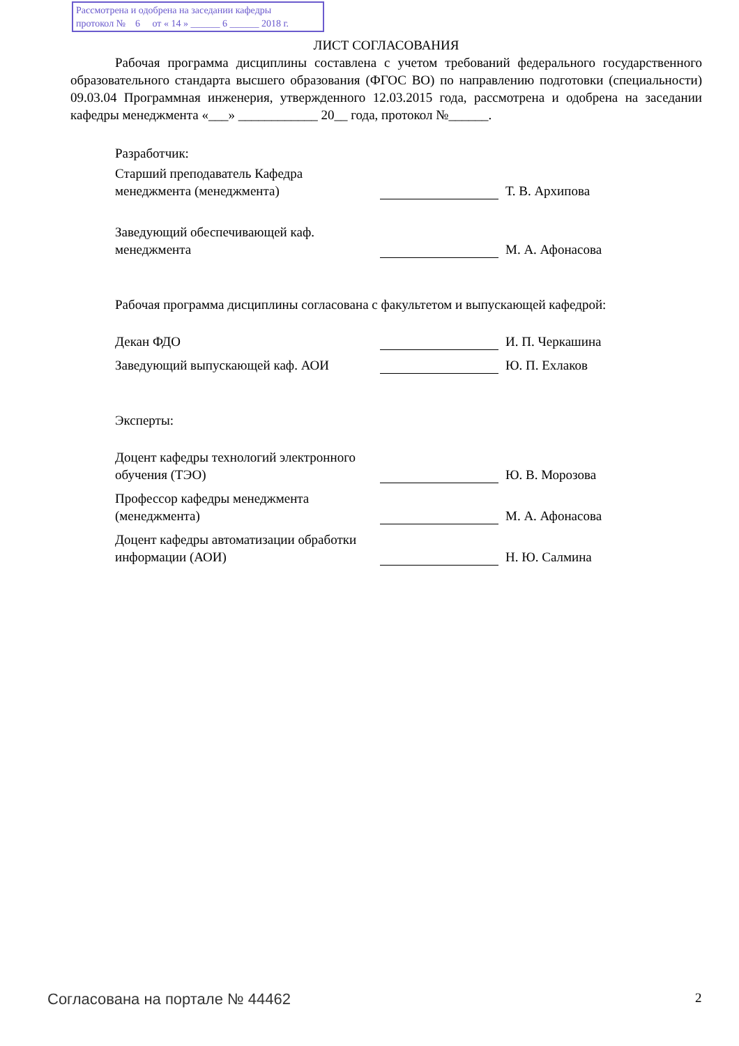Рассмотрена и одобрена на заседании кафедры
протокол № 6 от « 14 » ______ 6 ______ 2018 г.
ЛИСТ СОГЛАСОВАНИЯ
Рабочая программа дисциплины составлена с учетом требований федерального государственного образовательного стандарта высшего образования (ФГОС ВО) по направлению подготовки (специальности) 09.03.04 Программная инженерия, утвержденного 12.03.2015 года, рассмотрена и одобрена на заседании кафедры менеджмента «___» ____________ 20__ года, протокол №______.
Разработчик:
Старший преподаватель Кафедра менеджмента (менеджмента)
Т. В. Архипова
Заведующий обеспечивающей каф. менеджмента
М. А. Афонасова
Рабочая программа дисциплины согласована с факультетом и выпускающей кафедрой:
Декан ФДО
И. П. Черкашина
Заведующий выпускающей каф. АОИ
Ю. П. Ехлаков
Эксперты:
Доцент кафедры технологий электронного обучения (ТЭО)
Ю. В. Морозова
Профессор кафедры менеджмента (менеджмента)
М. А. Афонасова
Доцент кафедры автоматизации обработки информации (АОИ)
Н. Ю. Салмина
Согласована на портале № 44462 2